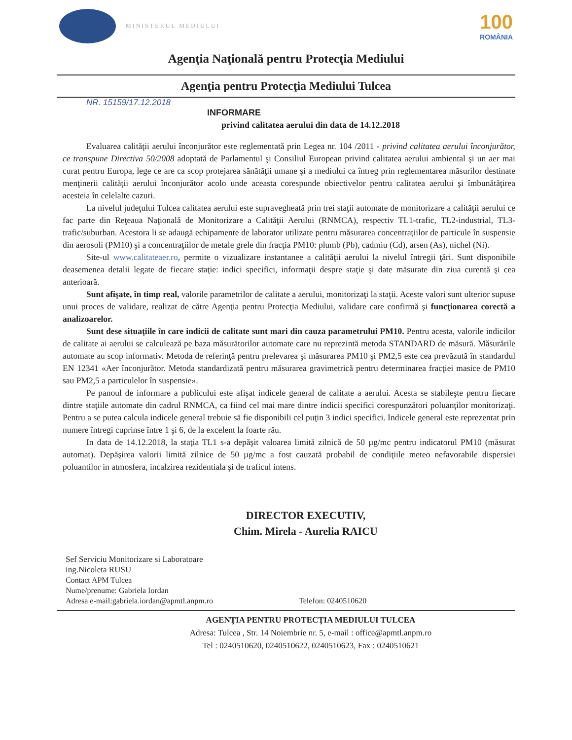MINISTERUL MEDIULUI
100
ROMÂNIA
Agenţia Naţională pentru Protecţia Mediului
Agenţia pentru Protecţia Mediului Tulcea
NR. 15159/17.12.2018
INFORMARE
privind calitatea aerului din data de 14.12.2018
Evaluarea calităţii aerului înconjurător este reglementată prin Legea nr. 104 /2011 - privind calitatea aerului înconjurător, ce transpune Directiva 50/2008 adoptată de Parlamentul şi Consiliul European privind calitatea aerului ambiental şi un aer mai curat pentru Europa, lege ce are ca scop protejarea sănătăţii umane şi a mediului ca întreg prin reglementarea măsurilor destinate menţinerii calităţii aerului înconjurător acolo unde aceasta corespunde obiectivelor pentru calitatea aerului şi îmbunătăţirea acesteia în celelalte cazuri.
La nivelul judeţului Tulcea calitatea aerului este supravegheată prin trei staţii automate de monitorizare a calităţii aerului ce fac parte din Reţeaua Naţională de Monitorizare a Calităţii Aerului (RNMCA), respectiv TL1-trafic, TL2-industrial, TL3-trafic/suburban. Acestora li se adaugă echipamente de laborator utilizate pentru măsurarea concentraţiilor de particule în suspensie din aerosoli (PM10) şi a concentraţiilor de metale grele din fracţia PM10: plumb (Pb), cadmiu (Cd), arsen (As), nichel (Ni).
Site-ul www.calitateaer.ro, permite o vizualizare instantanee a calităţii aerului la nivelul întregii ţări. Sunt disponibile deasemenea detalii legate de fiecare staţie: indici specifici, informaţii despre staţie şi date măsurate din ziua curentă şi cea anterioară.
Sunt afişate, în timp real, valorile parametrilor de calitate a aerului, monitorizaţi la staţii. Aceste valori sunt ulterior supuse unui proces de validare, realizat de către Agenţia pentru Protecţia Mediului, validare care confirmă şi funcţionarea corectă a analizoarelor.
Sunt dese situaţiile în care indicii de calitate sunt mari din cauza parametrului PM10. Pentru acesta, valorile indicilor de calitate ai aerului se calculează pe baza măsurătorilor automate care nu reprezintă metoda STANDARD de măsură. Măsurările automate au scop informativ. Metoda de referinţă pentru prelevarea şi măsurarea PM10 şi PM2,5 este cea prevăzută în standardul EN 12341 «Aer înconjurător. Metoda standardizată pentru măsurarea gravimetrică pentru determinarea fracţiei masice de PM10 sau PM2,5 a particulelor în suspensie».
Pe panoul de informare a publicului este afişat indicele general de calitate a aerului. Acesta se stabileşte pentru fiecare dintre staţiile automate din cadrul RNMCA, ca fiind cel mai mare dintre indicii specifici corespunzători poluanţilor monitorizaţi. Pentru a se putea calcula indicele general trebuie să fie disponibili cel puţin 3 indici specifici. Indicele general este reprezentat prin numere întregi cuprinse între 1 şi 6, de la excelent la foarte rău.
In data de 14.12.2018, la staţia TL1 s-a depăşit valoarea limită zilnică de 50 µg/mc pentru indicatorul PM10 (măsurat automat). Depăşirea valorii limită zilnice de 50 µg/mc a fost cauzată probabil de condiţiile meteo nefavorabile dispersiei poluantilor in atmosfera, incalzirea rezidentiala şi de traficul intens.
DIRECTOR EXECUTIV,
Chim. Mirela - Aurelia RAICU
Sef Serviciu Monitorizare si Laboratoare
ing.Nicoleta RUSU
Contact APM Tulcea
Nume/prenume: Gabriela Iordan
Adresa e-mail:gabriela.iordan@apmtl.anpm.ro Telefon: 0240510620
AGENŢIA PENTRU PROTECŢIA MEDIULUI TULCEA
Adresa: Tulcea , Str. 14 Noiembrie nr. 5, e-mail : office@apmtl.anpm.ro
Tel : 0240510620, 0240510622, 0240510623, Fax : 0240510621